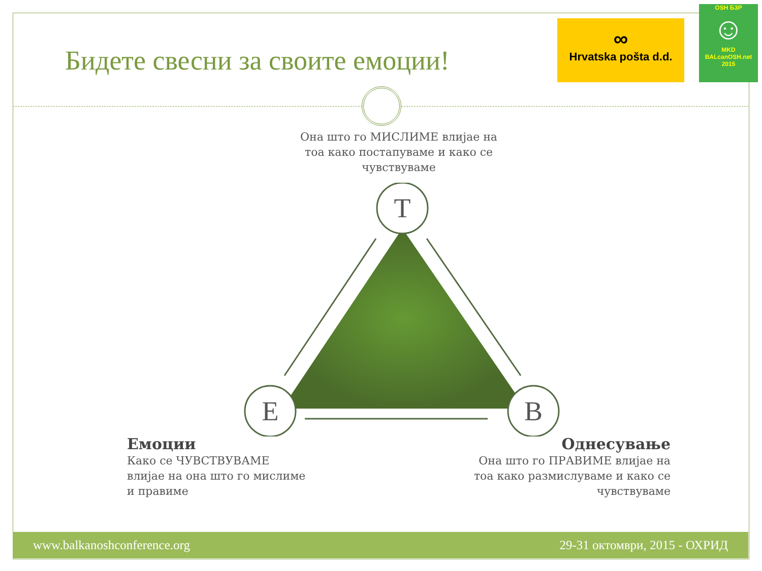Бидете свесни за своите емоции!
∞
Hrvatska pošta d.d.
OSH БЗР
☺
MKD
BALcanOSH.net 2015
Она што го МИСЛИМЕ влијае на тоа како постапуваме и како се чувствуваме
T
E
B
Емоции
Како се ЧУВСТВУВАМЕ влијае на она што го мислиме и правиме
Однесување
Она што го ПРАВИМЕ влијае на тоа како размислуваме и како се чувствуваме
www.balkanoshconference.org 29-31 октомври, 2015 - ОХРИД